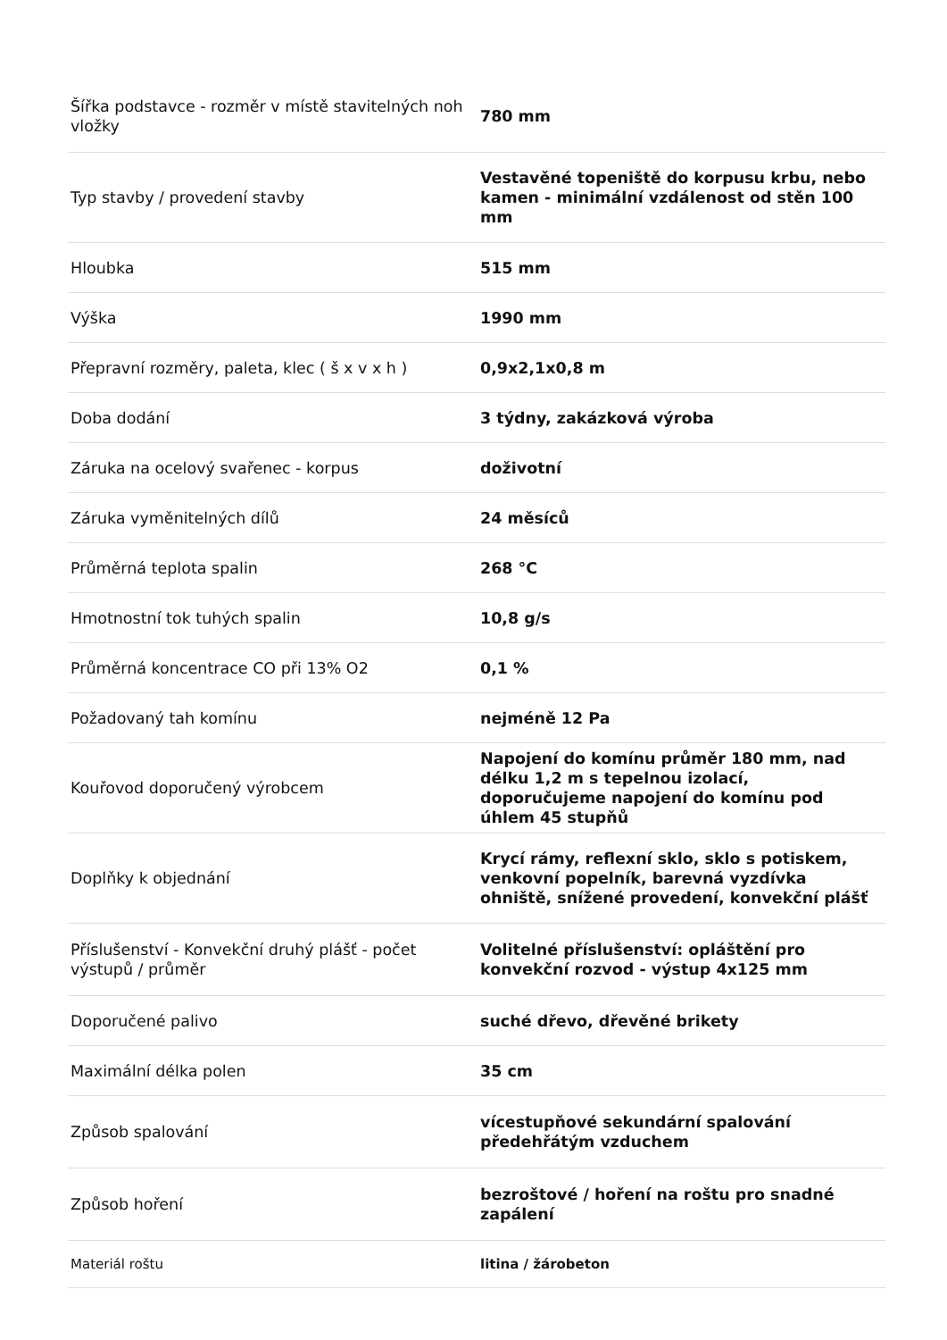| Šířka podstavce - rozměr v místě stavitelných noh vložky | 780 mm |
| Typ stavby / provedení stavby | Vestavěné topeniště do korpusu krbu, nebo kamen - minimální vzdálenost od stěn 100 mm |
| Hloubka | 515 mm |
| Výška | 1990 mm |
| Přepravní rozměry, paleta, klec ( š x v x h ) | 0,9x2,1x0,8 m |
| Doba dodání | 3 týdny, zakázková výroba |
| Záruka na ocelový svařenec - korpus | doživotní |
| Záruka vyměnitelných dílů | 24 měsíců |
| Průměrná teplota spalin | 268 °C |
| Hmotnostní tok tuhých spalin | 10,8 g/s |
| Průměrná koncentrace CO při 13% O2 | 0,1 % |
| Požadovaný tah komínu | nejméně 12 Pa |
| Kouřovod doporučený výrobcem | Napojení do komínu průměr 180 mm, nad délku 1,2 m s tepelnou izolací, doporučujeme napojení do komínu pod úhlem 45 stupňů |
| Doplňky k objednání | Krycí rámy, reflexní sklo, sklo s potiskem, venkovní popelník, barevná vyzdívka ohniště, snížené provedení, konvekční plášť |
| Příslušenství - Konvekční druhý plášť - počet výstupů / průměr | Volitelné příslušenství: opláštění pro konvekční rozvod - výstup 4x125 mm |
| Doporučené palivo | suché dřevo, dřevěné brikety |
| Maximální délka polen | 35 cm |
| Způsob spalování | vícestupňové sekundární spalování předehřátým vzduchem |
| Způsob hoření | bezroštové / hoření na roštu pro snadné zapálení |
| Materiál roštu | litina / žárobeton |